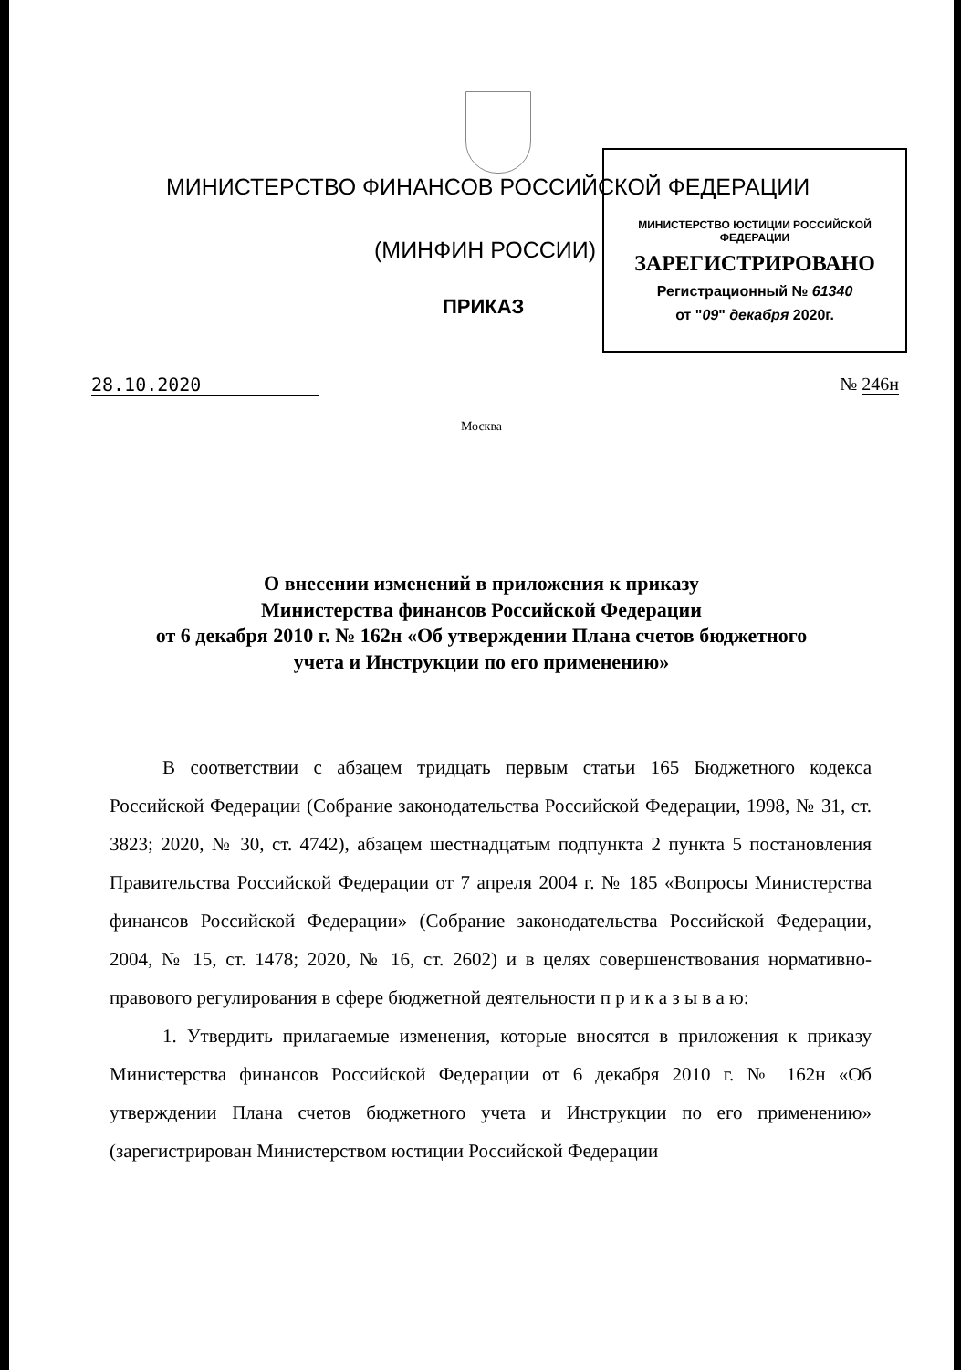МИНИСТЕРСТВО ЮСТИЦИИ РОССИЙСКОЙ ФЕДЕРАЦИИ
ЗАРЕГИСТРИРОВАНО
Регистрационный № 61340
от "09" декабря 2020г.
МИНИСТЕРСТВО ФИНАНСОВ РОССИЙСКОЙ ФЕДЕРАЦИИ
(МИНФИН РОССИИ)
ПРИКАЗ
28.10.2020 № 246н
Москва
О внесении изменений в приложения к приказу
Министерства финансов Российской Федерации
от 6 декабря 2010 г. № 162н «Об утверждении Плана счетов бюджетного
учета и Инструкции по его применению»
В соответствии с абзацем тридцать первым статьи 165 Бюджетного кодекса Российской Федерации (Собрание законодательства Российской Федерации, 1998, № 31, ст. 3823; 2020, № 30, ст. 4742), абзацем шестнадцатым подпункта 2 пункта 5 постановления Правительства Российской Федерации от 7 апреля 2004 г. № 185 «Вопросы Министерства финансов Российской Федерации» (Собрание законодательства Российской Федерации, 2004, № 15, ст. 1478; 2020, № 16, ст. 2602) и в целях совершенствования нормативно-правового регулирования в сфере бюджетной деятельности п р и к а з ы в а ю:
1. Утвердить прилагаемые изменения, которые вносятся в приложения к приказу Министерства финансов Российской Федерации от 6 декабря 2010 г. № 162н «Об утверждении Плана счетов бюджетного учета и Инструкции по его применению» (зарегистрирован Министерством юстиции Российской Федерации